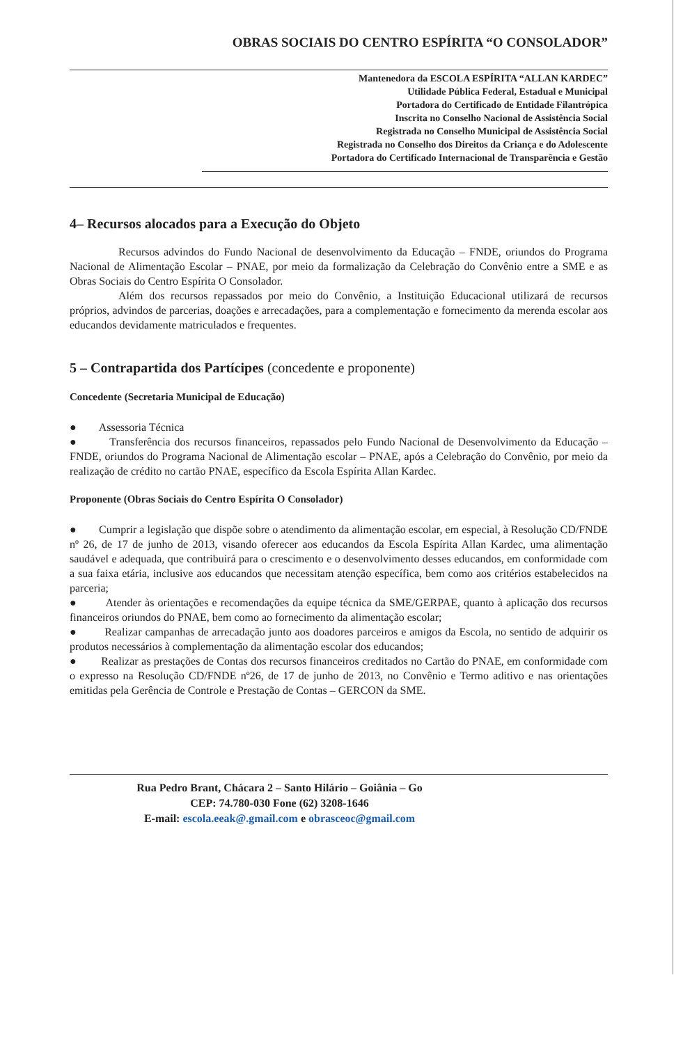OBRAS SOCIAIS DO CENTRO ESPÍRITA “O CONSOLADOR”
Mantenedora da ESCOLA ESPÍRITA “ALLAN KARDEC”
Utilidade Pública Federal, Estadual e Municipal
Portadora do Certificado de Entidade Filantrópica
Inscrita no Conselho Nacional de Assistência Social
Registrada no Conselho Municipal de Assistência Social
Registrada no Conselho dos Direitos da Criança e do Adolescente
Portadora do Certificado Internacional de Transparência e Gestão
4– Recursos alocados para a Execução do Objeto
Recursos advindos do Fundo Nacional de desenvolvimento da Educação – FNDE, oriundos do Programa Nacional de Alimentação Escolar – PNAE, por meio da formalização da Celebração do Convênio entre a SME e as Obras Sociais do Centro Espírita O Consolador.
Além dos recursos repassados por meio do Convênio, a Instituição Educacional utilizará de recursos próprios, advindos de parcerias, doações e arrecadações, para a complementação e fornecimento da merenda escolar aos educandos devidamente matriculados e frequentes.
5 – Contrapartida dos Partícipes (concedente e proponente)
Concedente (Secretaria Municipal de Educação)
● Assessoria Técnica
● Transferência dos recursos financeiros, repassados pelo Fundo Nacional de Desenvolvimento da Educação – FNDE, oriundos do Programa Nacional de Alimentação escolar – PNAE, após a Celebração do Convênio, por meio da realização de crédito no cartão PNAE, específico da Escola Espírita Allan Kardec.
Proponente (Obras Sociais do Centro Espírita O Consolador)
● Cumprir a legislação que dispõe sobre o atendimento da alimentação escolar, em especial, à Resolução CD/FNDE nº 26, de 17 de junho de 2013, visando oferecer aos educandos da Escola Espírita Allan Kardec, uma alimentação saudável e adequada, que contribuirá para o crescimento e o desenvolvimento desses educandos, em conformidade com a sua faixa etária, inclusive aos educandos que necessitam atenção específica, bem como aos critérios estabelecidos na parceria;
● Atender às orientações e recomendações da equipe técnica da SME/GERPAE, quanto à aplicação dos recursos financeiros oriundos do PNAE, bem como ao fornecimento da alimentação escolar;
● Realizar campanhas de arrecadação junto aos doadores parceiros e amigos da Escola, no sentido de adquirir os produtos necessários à complementação da alimentação escolar dos educandos;
● Realizar as prestações de Contas dos recursos financeiros creditados no Cartão do PNAE, em conformidade com o expresso na Resolução CD/FNDE nº26, de 17 de junho de 2013, no Convênio e Termo aditivo e nas orientações emitidas pela Gerência de Controle e Prestação de Contas – GERCON da SME.
Rua Pedro Brant, Chácara 2 – Santo Hilário – Goiânia – Go
CEP: 74.780-030 Fone (62) 3208-1646
E-mail: escola.eeak@.gmail.com e obrasceoc@gmail.com